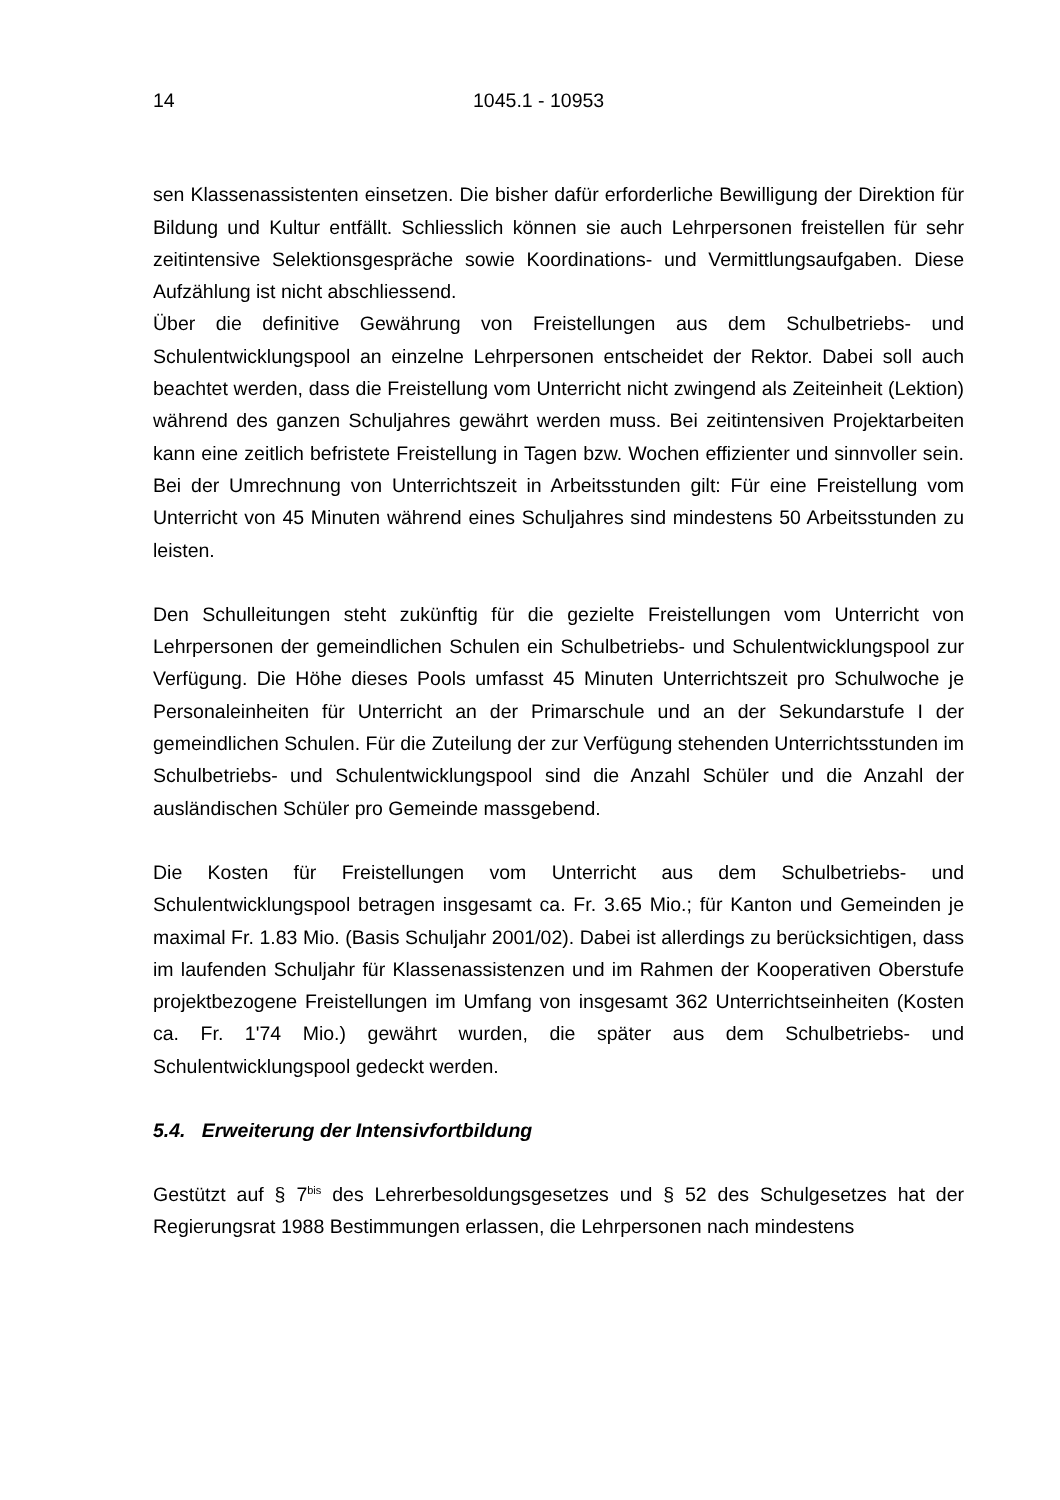14 1045.1 - 10953
sen Klassenassistenten einsetzen. Die bisher dafür erforderliche Bewilligung der Direktion für Bildung und Kultur entfällt. Schliesslich können sie auch Lehrpersonen freistellen für sehr zeitintensive Selektionsgespräche sowie Koordinations- und Vermittlungsaufgaben. Diese Aufzählung ist nicht abschliessend.
Über die definitive Gewährung von Freistellungen aus dem Schulbetriebs- und Schulentwicklungspool an einzelne Lehrpersonen entscheidet der Rektor. Dabei soll auch beachtet werden, dass die Freistellung vom Unterricht nicht zwingend als Zeiteinheit (Lektion) während des ganzen Schuljahres gewährt werden muss. Bei zeitintensiven Projektarbeiten kann eine zeitlich befristete Freistellung in Tagen bzw. Wochen effizienter und sinnvoller sein. Bei der Umrechnung von Unterrichtszeit in Arbeitsstunden gilt: Für eine Freistellung vom Unterricht von 45 Minuten während eines Schuljahres sind mindestens 50 Arbeitsstunden zu leisten.
Den Schulleitungen steht zukünftig für die gezielte Freistellungen vom Unterricht von Lehrpersonen der gemeindlichen Schulen ein Schulbetriebs- und Schulentwicklungspool zur Verfügung. Die Höhe dieses Pools umfasst 45 Minuten Unterrichtszeit pro Schulwoche je Personaleinheiten für Unterricht an der Primarschule und an der Sekundarstufe I der gemeindlichen Schulen. Für die Zuteilung der zur Verfügung stehenden Unterrichtsstunden im Schulbetriebs- und Schulentwicklungspool sind die Anzahl Schüler und die Anzahl der ausländischen Schüler pro Gemeinde massgebend.
Die Kosten für Freistellungen vom Unterricht aus dem Schulbetriebs- und Schulentwicklungspool betragen insgesamt ca. Fr. 3.65 Mio.; für Kanton und Gemeinden je maximal Fr. 1.83 Mio. (Basis Schuljahr 2001/02). Dabei ist allerdings zu berücksichtigen, dass im laufenden Schuljahr für Klassenassistenzen und im Rahmen der Kooperativen Oberstufe projektbezogene Freistellungen im Umfang von insgesamt 362 Unterrichtseinheiten (Kosten ca. Fr. 1'74 Mio.) gewährt wurden, die später aus dem Schulbetriebs- und Schulentwicklungspool gedeckt werden.
5.4. Erweiterung der Intensivfortbildung
Gestützt auf § 7<sup>bis</sup> des Lehrerbesoldungsgesetzes und § 52 des Schulgesetzes hat der Regierungsrat 1988 Bestimmungen erlassen, die Lehrpersonen nach mindestens